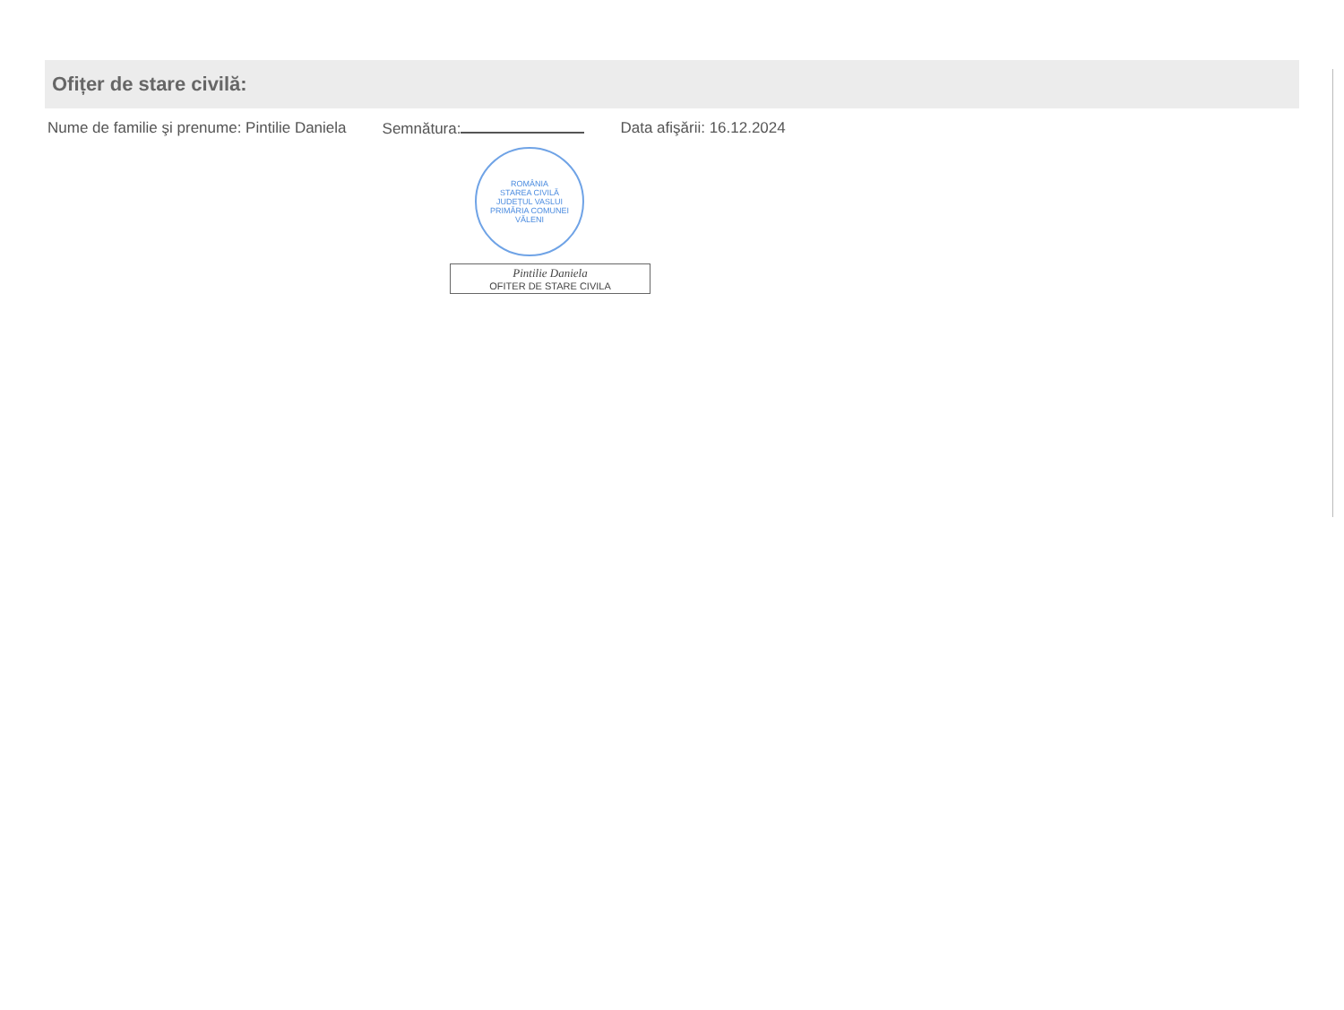Ofițer de stare civilă:
Nume de familie şi prenume: Pintilie Daniela
Semnătura: Data afişării: 16.12.2024
ROMÂNIA
STAREA CIVILĂ
JUDEȚUL VASLUI
PRIMĂRIA COMUNEI VĂLENI
Pintilie Daniela
OFITER DE STARE CIVILA